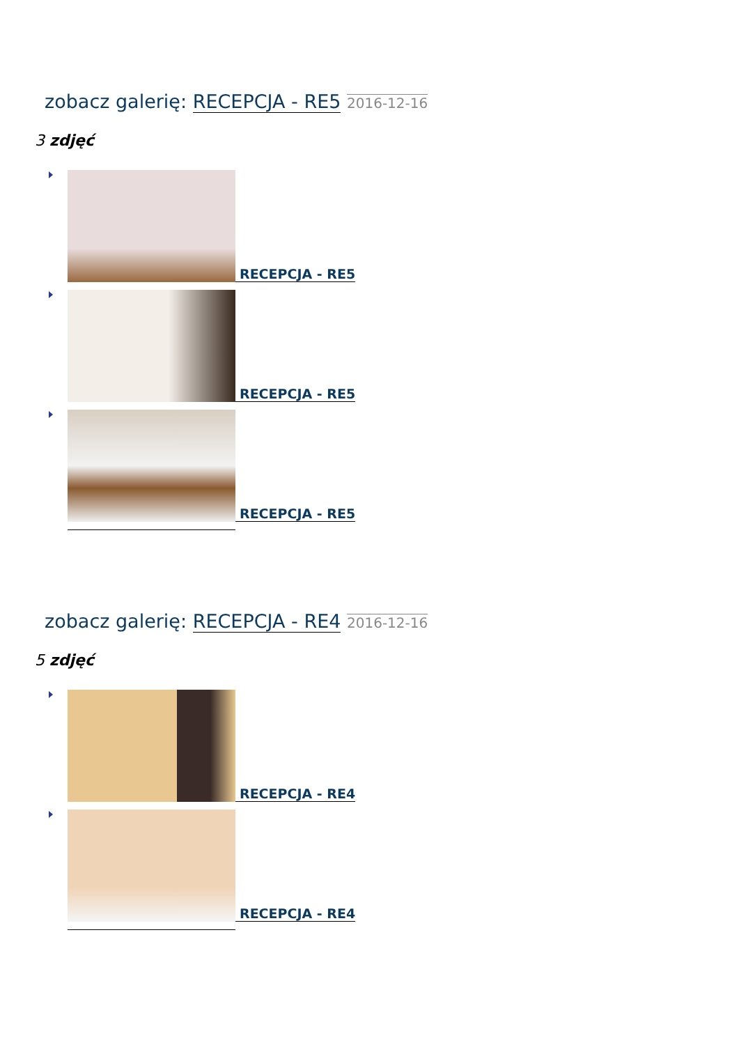zobacz galerię: RECEPCJA - RE5 2016-12-16
3 zdjęć
RECEPCJA - RE5
RECEPCJA - RE5
RECEPCJA - RE5
zobacz galerię: RECEPCJA - RE4 2016-12-16
5 zdjęć
RECEPCJA - RE4
RECEPCJA - RE4